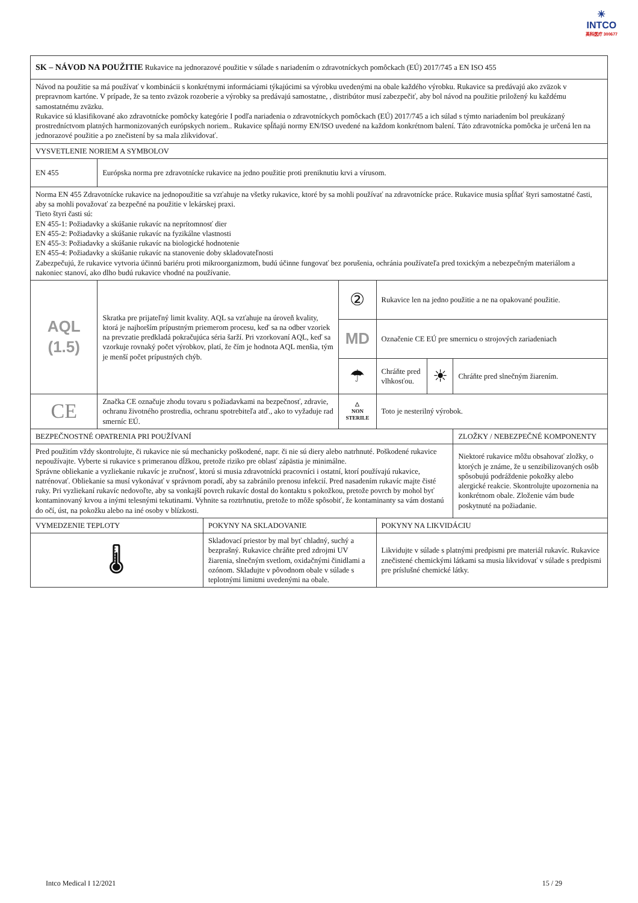☀
INTCO
英科医疗 300677
| SK – NÁVOD NA POUŽITIE Rukavice na jednorazové použitie v súlade s nariadením o zdravotníckych pomôckach (EÚ) 2017/745 a EN ISO 455 | | | | | | |
| Návod na použitie sa má používať v kombinácii s konkrétnymi informáciami týkajúcimi sa výrobku uvedenými na obale každého výrobku. Rukavice sa predávajú ako zväzok v prepravnom kartóne. V prípade, že sa tento zväzok rozoberie a výrobky sa predávajú samostatne, , distribútor musí zabezpečiť, aby bol návod na použitie priložený ku každému samostatnému zväzku. Rukavice sú klasifikované ako zdravotnícke pomôcky kategórie I podľa nariadenia o zdravotníckych pomôckach (EÚ) 2017/745 a ich súlad s týmto nariadením bol preukázaný prostredníctvom platných harmonizovaných európskych noriem.. Rukavice spĺňajú normy EN/ISO uvedené na každom konkrétnom balení. Táto zdravotnícka pomôcka je určená len na jednorazové použitie a po znečistení by sa mala zlikvidovať. | | | | | | |
| VYSVETLENIE NORIEM A SYMBOLOV | | | | | | |
| EN 455 | Európska norma pre zdravotnícke rukavice na jedno použitie proti preniknutiu krvi a vírusom. | | | | | |
| Norma EN 455 Zdravotnícke rukavice na jednopoužitie sa vzťahuje na všetky rukavice, ktoré by sa mohli používať na zdravotnícke práce. Rukavice musia spĺňať štyri samostatné časti, aby sa mohli považovať za bezpečné na použitie v lekárskej praxi. Tieto štyri časti sú: EN 455-1: Požiadavky a skúšanie rukavíc na neprítomnosť dier EN 455-2: Požiadavky a skúšanie rukavíc na fyzikálne vlastnosti EN 455-3: Požiadavky a skúšanie rukavíc na biologické hodnotenie EN 455-4: Požiadavky a skúšanie rukavíc na stanovenie doby skladovateľnosti Zabezpečujú, že rukavice vytvoria účinnú bariéru proti mikroorganizmom, budú účinne fungovať bez porušenia, ochránia používateľa pred toxickým a nebezpečným materiálom a nakoniec stanoví, ako dlho budú rukavice vhodné na používanie. | | | | | | |
| AQL (1.5) | Skratka pre prijateľný limit kvality. AQL sa vzťahuje na úroveň kvality, ktorá je najhorším prípustným priemerom procesu, keď sa na odber vzoriek na prevzatie predkladá pokračujúca séria šarží. Pri vzorkovaní AQL, keď sa vzorkuje rovnaký počet výrobkov, platí, že čím je hodnota AQL menšia, tým je menší počet prípustných chýb. | | ② | Rukavice len na jedno použitie a ne na opakované použitie. | | |
| | | | MD | Označenie CE EÚ pre smernicu o strojových zariadeniach | | |
| | | | ☂ | Chráňte pred vlhkosťou. | ☀ | Chráňte pred slnečným žiarením. |
| CE | Značka CE označuje zhodu tovaru s požiadavkami na bezpečnosť, zdravie, ochranu životného prostredia, ochranu spotrebiteľa atď., ako to vyžaduje rad smerníc EÚ. | | △ NON STERILE | Toto je nesterilný výrobok. | | |
| BEZPEČNOSTNÉ OPATRENIA PRI POUŽÍVANÍ | | | | | | ZLOŽKY / NEBEZPEČNÉ KOMPONENTY |
| Pred použitím vždy skontrolujte, či rukavice nie sú mechanicky poškodené, napr. či nie sú diery alebo natrhnuté. Poškodené rukavice nepoužívajte. Vyberte si rukavice s primeranou dĺžkou, pretože riziko pre oblasť zápästia je minimálne. Správne obliekanie a vyzliekanie rukavíc je zručnosť, ktorú si musia zdravotnícki pracovníci i ostatní, ktorí používajú rukavice, natrénovať. Obliekanie sa musí vykonávať v správnom poradí, aby sa zabránilo prenosu infekcií. Pred nasadením rukavíc majte čisté ruky. Pri vyzliekaní rukavíc nedovoľte, aby sa vonkajší povrch rukavíc dostal do kontaktu s pokožkou, pretože povrch by mohol byť kontaminovaný krvou a inými telesnými tekutinami. Vyhnite sa roztrhnutiu, pretože to môže spôsobiť, že kontaminanty sa vám dostanú do očí, úst, na pokožku alebo na iné osoby v blízkosti. | | | | | | Niektoré rukavice môžu obsahovať zložky, o ktorých je známe, že u senzibilizovaných osôb spôsobujú podráždenie pokožky alebo alergické reakcie. Skontrolujte upozornenia na konkrétnom obale. Zloženie vám bude poskytnuté na požiadanie. |
| VYMEDZENIE TEPLOTY | | POKYNY NA SKLADOVANIE | | POKYNY NA LIKVIDÁCIU | | |
| 🌡 | | Skladovací priestor by mal byť chladný, suchý a bezprašný. Rukavice chráňte pred zdrojmi UV žiarenia, slnečným svetlom, oxidačnými činidlami a ozónom. Skladujte v pôvodnom obale v súlade s teplotnými limitmi uvedenými na obale. | | Likvidujte v súlade s platnými predpismi pre materiál rukavíc. Rukavice znečistené chemickými látkami sa musia likvidovať v súlade s predpismi pre príslušné chemické látky. | | |
Intco Medical I 12/2021 15 / 29